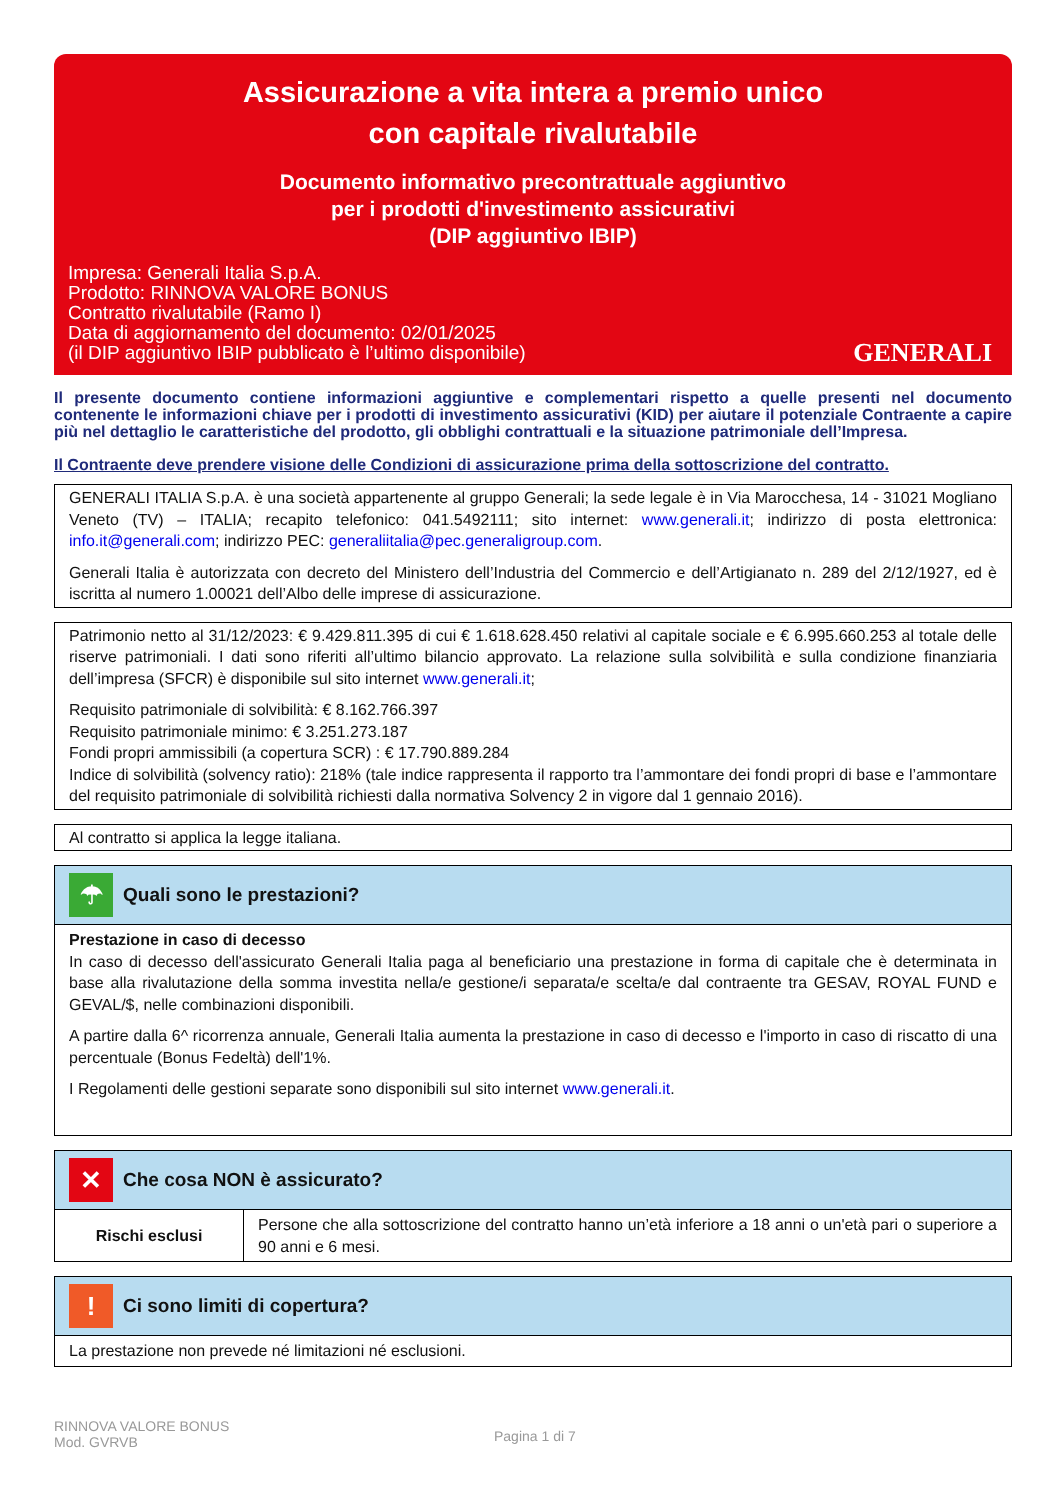Assicurazione a vita intera a premio unico
con capitale rivalutabile
Documento informativo precontrattuale aggiuntivo
per i prodotti d'investimento assicurativi
(DIP aggiuntivo IBIP)
Impresa: Generali Italia S.p.A.
Prodotto: RINNOVA VALORE BONUS
Contratto rivalutabile (Ramo I)
Data di aggiornamento del documento: 02/01/2025
(il DIP aggiuntivo IBIP pubblicato è l’ultimo disponibile)
GENERALI
Il presente documento contiene informazioni aggiuntive e complementari rispetto a quelle presenti nel documento contenente le informazioni chiave per i prodotti di investimento assicurativi (KID) per aiutare il potenziale Contraente a capire più nel dettaglio le caratteristiche del prodotto, gli obblighi contrattuali e la situazione patrimoniale dell’Impresa.
Il Contraente deve prendere visione delle Condizioni di assicurazione prima della sottoscrizione del contratto.
GENERALI ITALIA S.p.A. è una società appartenente al gruppo Generali; la sede legale è in Via Marocchesa, 14 - 31021 Mogliano Veneto (TV) – ITALIA; recapito telefonico: 041.5492111; sito internet: www.generali.it; indirizzo di posta elettronica: info.it@generali.com; indirizzo PEC: generaliitalia@pec.generaligroup.com.
Generali Italia è autorizzata con decreto del Ministero dell’Industria del Commercio e dell’Artigianato n. 289 del 2/12/1927, ed è iscritta al numero 1.00021 dell’Albo delle imprese di assicurazione.
Patrimonio netto al 31/12/2023: € 9.429.811.395 di cui € 1.618.628.450 relativi al capitale sociale e € 6.995.660.253 al totale delle riserve patrimoniali. I dati sono riferiti all’ultimo bilancio approvato. La relazione sulla solvibilità e sulla condizione finanziaria dell’impresa (SFCR) è disponibile sul sito internet www.generali.it;
Requisito patrimoniale di solvibilità: € 8.162.766.397
Requisito patrimoniale minimo: € 3.251.273.187
Fondi propri ammissibili (a copertura SCR) : € 17.790.889.284
Indice di solvibilità (solvency ratio): 218% (tale indice rappresenta il rapporto tra l’ammontare dei fondi propri di base e l’ammontare del requisito patrimoniale di solvibilità richiesti dalla normativa Solvency 2 in vigore dal 1 gennaio 2016).
Al contratto si applica la legge italiana.
☂
Quali sono le prestazioni?
Prestazione in caso di decesso
In caso di decesso dell'assicurato Generali Italia paga al beneficiario una prestazione in forma di capitale che è determinata in base alla rivalutazione della somma investita nella/e gestione/i separata/e scelta/e dal contraente tra GESAV, ROYAL FUND e GEVAL/$, nelle combinazioni disponibili.
A partire dalla 6^ ricorrenza annuale, Generali Italia aumenta la prestazione in caso di decesso e l'importo in caso di riscatto di una percentuale (Bonus Fedeltà) dell'1%.
I Regolamenti delle gestioni separate sono disponibili sul sito internet www.generali.it.
✕
Che cosa NON è assicurato?
| Rischi esclusi | Persone che alla sottoscrizione del contratto hanno un’età inferiore a 18 anni o un'età pari o superiore a 90 anni e 6 mesi. |
!
Ci sono limiti di copertura?
La prestazione non prevede né limitazioni né esclusioni.
RINNOVA VALORE BONUS
Mod. GVRVB
Pagina 1 di 7